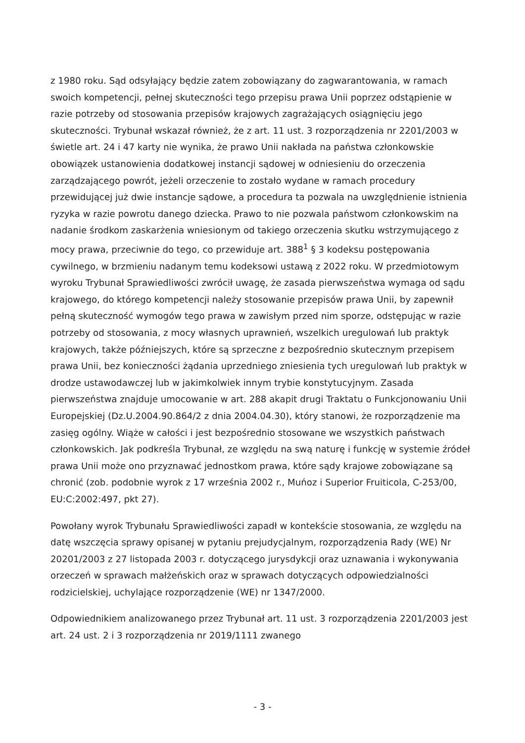z 1980 roku. Sąd odsyłający będzie zatem zobowiązany do zagwarantowania, w ramach swoich kompetencji, pełnej skuteczności tego przepisu prawa Unii poprzez odstąpienie w razie potrzeby od stosowania przepisów krajowych zagrażających osiągnięciu jego skuteczności. Trybunał wskazał również, że z art. 11 ust. 3 rozporządzenia nr 2201/2003 w świetle art. 24 i 47 karty nie wynika, że prawo Unii nakłada na państwa członkowskie obowiązek ustanowienia dodatkowej instancji sądowej w odniesieniu do orzeczenia zarządzającego powrót, jeżeli orzeczenie to zostało wydane w ramach procedury przewidującej już dwie instancje sądowe, a procedura ta pozwala na uwzględnienie istnienia ryzyka w razie powrotu danego dziecka. Prawo to nie pozwala państwom członkowskim na nadanie środkom zaskarżenia wniesionym od takiego orzeczenia skutku wstrzymującego z mocy prawa, przeciwnie do tego, co przewiduje art. 388<sup>1</sup> § 3 kodeksu postępowania cywilnego, w brzmieniu nadanym temu kodeksowi ustawą z 2022 roku. W przedmiotowym wyroku Trybunał Sprawiedliwości zwrócił uwagę, że zasada pierwszeństwa wymaga od sądu krajowego, do którego kompetencji należy stosowanie przepisów prawa Unii, by zapewnił pełną skuteczność wymogów tego prawa w zawisłym przed nim sporze, odstępując w razie potrzeby od stosowania, z mocy własnych uprawnień, wszelkich uregulowań lub praktyk krajowych, także późniejszych, które są sprzeczne z bezpośrednio skutecznym przepisem prawa Unii, bez konieczności żądania uprzedniego zniesienia tych uregulowań lub praktyk w drodze ustawodawczej lub w jakimkolwiek innym trybie konstytucyjnym. Zasada pierwszeństwa znajduje umocowanie w art. 288 akapit drugi Traktatu o Funkcjonowaniu Unii Europejskiej (Dz.U.2004.90.864/2 z dnia 2004.04.30), który stanowi, że rozporządzenie ma zasięg ogólny. Wiąże w całości i jest bezpośrednio stosowane we wszystkich państwach członkowskich. Jak podkreśla Trybunał, ze względu na swą naturę i funkcję w systemie źródeł prawa Unii może ono przyznawać jednostkom prawa, które sądy krajowe zobowiązane są chronić (zob. podobnie wyrok z 17 września 2002 r., Muńoz i Superior Fruiticola, C-253/00, EU:C:2002:497, pkt 27).
Powołany wyrok Trybunału Sprawiedliwości zapadł w kontekście stosowania, ze względu na datę wszczęcia sprawy opisanej w pytaniu prejudycjalnym, rozporządzenia Rady (WE) Nr 20201/2003 z 27 listopada 2003 r. dotyczącego jurysdykcji oraz uznawania i wykonywania orzeczeń w sprawach małżeńskich oraz w sprawach dotyczących odpowiedzialności rodzicielskiej, uchylające rozporządzenie (WE) nr 1347/2000.
Odpowiednikiem analizowanego przez Trybunał art. 11 ust. 3 rozporządzenia 2201/2003 jest art. 24 ust. 2 i 3 rozporządzenia nr 2019/1111 zwanego
- 3 -